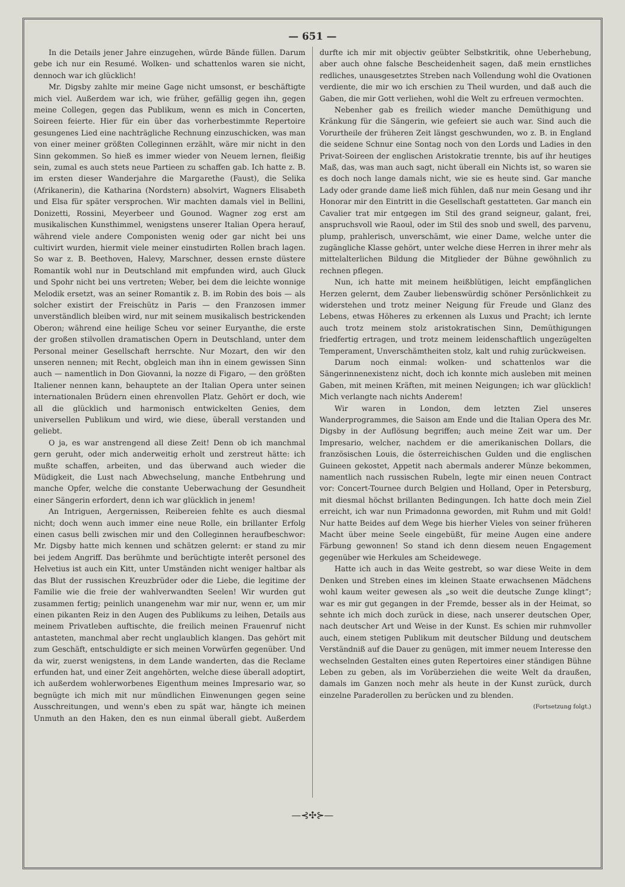— 651 —
In die Details jener Jahre einzugehen, würde Bände füllen. Darum gebe ich nur ein Resumé. Wolken- und schattenlos waren sie nicht, dennoch war ich glücklich!
Mr. Digsby zahlte mir meine Gage nicht umsonst, er beschäftigte mich viel. Außerdem war ich, wie früher, gefällig gegen ihn, gegen meine Collegen, gegen das Publikum, wenn es mich in Concerten, Soireen feierte. Hier für ein über das vorherbestimmte Repertoire gesungenes Lied eine nachträgliche Rechnung einzuschicken, was man von einer meiner größten Colleginnen erzählt, wäre mir nicht in den Sinn gekommen. So hieß es immer wieder von Neuem lernen, fleißig sein, zumal es auch stets neue Partieen zu schaffen gab. Ich hatte z. B. im ersten dieser Wanderjahre die Margarethe (Faust), die Selika (Afrikanerin), die Katharina (Nordstern) absolvirt, Wagners Elisabeth und Elsa für später versprochen. Wir machten damals viel in Bellini, Donizetti, Rossini, Meyerbeer und Gounod. Wagner zog erst am musikalischen Kunsthimmel, wenigstens unserer Italian Opera herauf, während viele andere Componisten wenig oder gar nicht bei uns cultivirt wurden, hiermit viele meiner einstudirten Rollen brach lagen. So war z. B. Beethoven, Halevy, Marschner, dessen ernste düstere Romantik wohl nur in Deutschland mit empfunden wird, auch Gluck und Spohr nicht bei uns vertreten; Weber, bei dem die leichte wonnige Melodik ersetzt, was an seiner Romantik z. B. im Robin des bois — als solcher existirt der Freischütz in Paris — den Franzosen immer unverständlich bleiben wird, nur mit seinem musikalisch bestrickenden Oberon; während eine heilige Scheu vor seiner Euryanthe, die erste der großen stilvollen dramatischen Opern in Deutschland, unter dem Personal meiner Gesellschaft herrschte. Nur Mozart, den wir den unseren nennen; mit Recht, obgleich man ihn in einem gewissen Sinn auch — namentlich in Don Giovanni, la nozze di Figaro, — den größten Italiener nennen kann, behauptete an der Italian Opera unter seinen internationalen Brüdern einen ehrenvollen Platz. Gehört er doch, wie all die glücklich und harmonisch entwickelten Genies, dem universellen Publikum und wird, wie diese, überall verstanden und geliebt.
O ja, es war anstrengend all diese Zeit! Denn ob ich manchmal gern geruht, oder mich anderweitig erholt und zerstreut hätte: ich mußte schaffen, arbeiten, und das überwand auch wieder die Müdigkeit, die Lust nach Abwechselung, manche Entbehrung und manche Opfer, welche die constante Ueberwachung der Gesundheit einer Sängerin erfordert, denn ich war glücklich in jenem!
An Intriguen, Aergernissen, Reibereien fehlte es auch diesmal nicht; doch wenn auch immer eine neue Rolle, ein brillanter Erfolg einen casus belli zwischen mir und den Colleginnen heraufbeschwor: Mr. Digsby hatte mich kennen und schätzen gelernt: er stand zu mir bei jedem Angriff. Das berühmte und berüchtigte interêt personel des Helvetius ist auch ein Kitt, unter Umständen nicht weniger haltbar als das Blut der russischen Kreuzbrüder oder die Liebe, die legitime der Familie wie die freie der wahlverwandten Seelen! Wir wurden gut zusammen fertig; peinlich unangenehm war mir nur, wenn er, um mir einen pikanten Reiz in den Augen des Publikums zu leihen, Details aus meinem Privatleben auftischte, die freilich meinen Frauenruf nicht antasteten, manchmal aber recht unglaublich klangen. Das gehört mit zum Geschäft, entschuldigte er sich meinen Vorwürfen gegenüber. Und da wir, zuerst wenigstens, in dem Lande wanderten, das die Reclame erfunden hat, und einer Zeit angehörten, welche diese überall adoptirt, ich außerdem wohlerworbenes Eigenthum meines Impresario war, so begnügte ich mich mit nur mündlichen Einwenungen gegen seine Ausschreitungen, und wenn's eben zu spät war, hängte ich meinen Unmuth an den Haken, den es nun einmal überall giebt. Außerdem durfte ich mir mit objectiv geübter Selbstkritik, ohne Ueberhebung, aber auch ohne falsche Bescheidenheit sagen, daß mein ernstliches redliches, unausgesetztes Streben nach Vollendung wohl die Ovationen verdiente, die mir wo ich erschien zu Theil wurden, und daß auch die Gaben, die mir Gott verliehen, wohl die Welt zu erfreuen vermochten.
Nebenher gab es freilich wieder manche Demüthigung und Kränkung für die Sängerin, wie gefeiert sie auch war. Sind auch die Vorurtheile der früheren Zeit längst geschwunden, wo z. B. in England die seidene Schnur eine Sontag noch von den Lords und Ladies in den Privat-Soireen der englischen Aristokratie trennte, bis auf ihr heutiges Maß, das, was man auch sagt, nicht überall ein Nichts ist, so waren sie es doch noch lange damals nicht, wie sie es heute sind. Gar manche Lady oder grande dame ließ mich fühlen, daß nur mein Gesang und ihr Honorar mir den Eintritt in die Gesellschaft gestatteten. Gar manch ein Cavalier trat mir entgegen im Stil des grand seigneur, galant, frei, anspruchsvoll wie Raoul, oder im Stil des snob und swell, des parvenu, plump, prahlerisch, unverschämt, wie einer Dame, welche unter die zugängliche Klasse gehört, unter welche diese Herren in ihrer mehr als mittelalterlichen Bildung die Mitglieder der Bühne gewöhnlich zu rechnen pflegen.
Nun, ich hatte mit meinem heißblütigen, leicht empfänglichen Herzen gelernt, dem Zauber liebenswürdig schöner Persönlichkeit zu widerstehen und trotz meiner Neigung für Freude und Glanz des Lebens, etwas Höheres zu erkennen als Luxus und Pracht; ich lernte auch trotz meinem stolz aristokratischen Sinn, Demüthigungen friedfertig ertragen, und trotz meinem leidenschaftlich ungezügelten Temperament, Unverschämtheiten stolz, kalt und ruhig zurückweisen.
Darum noch einmal: wolken- und schattenlos war die Sängerinnenexistenz nicht, doch ich konnte mich ausleben mit meinen Gaben, mit meinen Kräften, mit meinen Neigungen; ich war glücklich! Mich verlangte nach nichts Anderem!
Wir waren in London, dem letzten Ziel unseres Wanderprogrammes, die Saison am Ende und die Italian Opera des Mr. Digsby in der Auflösung begriffen; auch meine Zeit war um. Der Impresario, welcher, nachdem er die amerikanischen Dollars, die französischen Louis, die österreichischen Gulden und die englischen Guineen gekostet, Appetit nach abermals anderer Münze bekommen, namentlich nach russischen Rubeln, legte mir einen neuen Contract vor: Concert-Tournee durch Belgien und Holland, Oper in Petersburg, mit diesmal höchst brillanten Bedingungen. Ich hatte doch mein Ziel erreicht, ich war nun Primadonna geworden, mit Ruhm und mit Gold! Nur hatte Beides auf dem Wege bis hierher Vieles von seiner früheren Macht über meine Seele eingebüßt, für meine Augen eine andere Färbung gewonnen! So stand ich denn diesem neuen Engagement gegenüber wie Herkules am Scheidewege.
Hatte ich auch in das Weite gestrebt, so war diese Weite in dem Denken und Streben eines im kleinen Staate erwachsenen Mädchens wohl kaum weiter gewesen als „so weit die deutsche Zunge klingt“; war es mir gut gegangen in der Fremde, besser als in der Heimat, so sehnte ich mich doch zurück in diese, nach unserer deutschen Oper, nach deutscher Art und Weise in der Kunst. Es schien mir ruhmvoller auch, einem stetigen Publikum mit deutscher Bildung und deutschem Verständniß auf die Dauer zu genügen, mit immer neuem Interesse den wechselnden Gestalten eines guten Repertoires einer ständigen Bühne Leben zu geben, als im Vorüberziehen die weite Welt da draußen, damals im Ganzen noch mehr als heute in der Kunst zurück, durch einzelne Paraderollen zu berücken und zu blenden.
(Fortsetzung folgt.)
—⊰✣⊱—